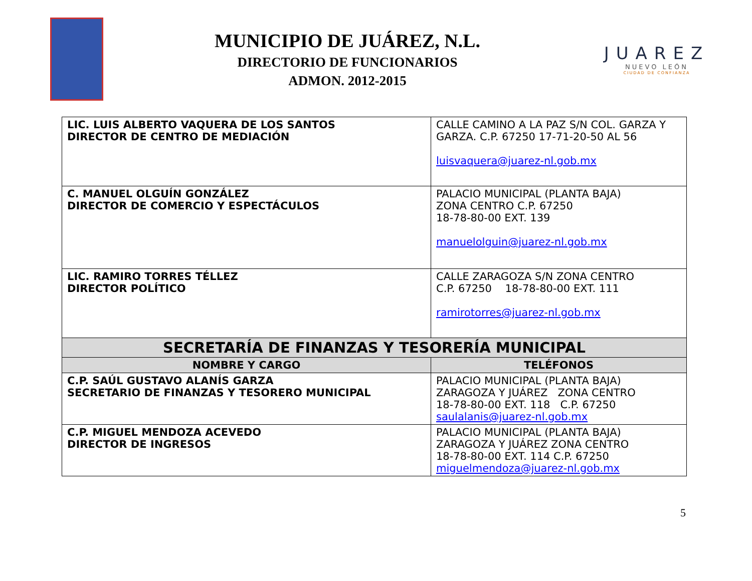MUNICIPIO DE JUÁREZ, N.L.
DIRECTORIO DE FUNCIONARIOS
ADMON. 2012-2015
JUAREZ
NUEVO LEÓN
CIUDAD DE CONFIANZA
| LIC. LUIS ALBERTO VAQUERA DE LOS SANTOS DIRECTOR DE CENTRO DE MEDIACIÓN | CALLE CAMINO A LA PAZ S/N COL. GARZA Y GARZA. C.P. 67250 17-71-20-50 AL 56 luisvaquera@juarez-nl.gob.mx |
| C. MANUEL OLGUÍN GONZÁLEZ DIRECTOR DE COMERCIO Y ESPECTÁCULOS | PALACIO MUNICIPAL (PLANTA BAJA) ZONA CENTRO C.P. 67250 18-78-80-00 EXT. 139 manuelolguin@juarez-nl.gob.mx |
| LIC. RAMIRO TORRES TÉLLEZ DIRECTOR POLÍTICO | CALLE ZARAGOZA S/N ZONA CENTRO C.P. 67250 18-78-80-00 EXT. 111 ramirotorres@juarez-nl.gob.mx |
| SECRETARÍA DE FINANZAS Y TESORERÍA MUNICIPAL | |
| NOMBRE Y CARGO | TELÉFONOS |
| C.P. SAÚL GUSTAVO ALANÍS GARZA SECRETARIO DE FINANZAS Y TESORERO MUNICIPAL | PALACIO MUNICIPAL (PLANTA BAJA) ZARAGOZA Y JUÁREZ ZONA CENTRO 18-78-80-00 EXT. 118 C.P. 67250 saulalanis@juarez-nl.gob.mx |
| C.P. MIGUEL MENDOZA ACEVEDO DIRECTOR DE INGRESOS | PALACIO MUNICIPAL (PLANTA BAJA) ZARAGOZA Y JUÁREZ ZONA CENTRO 18-78-80-00 EXT. 114 C.P. 67250 miguelmendoza@juarez-nl.gob.mx |
5